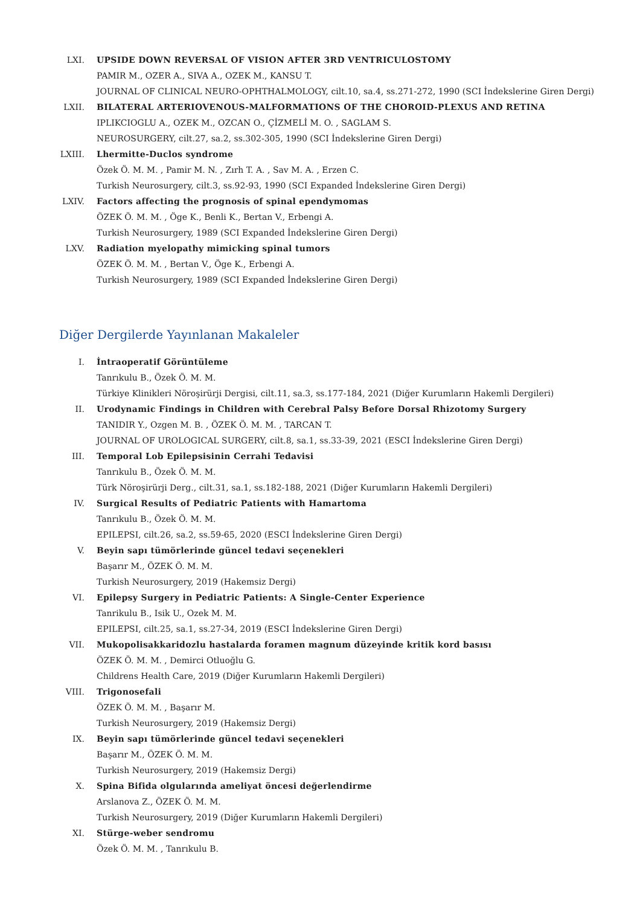LXI. UPSIDE DOWN REVERSAL OF VISION AFTER 3RD VENTRICULOSTOMY
PAMIR M., OZER A., SIVA A., OZEK M., KANSU T.
JOURNAL OF CLINICAL NEURO-OPHTHALMOLOGY, cilt.10, sa.4, ss.271-272, 1990 (SCI İndekslerine Giren Dergi)
LXII. BILATERAL ARTERIOVENOUS-MALFORMATIONS OF THE CHOROID-PLEXUS AND RETINA
IPLIKCIOGLU A., OZEK M., OZCAN O., ÇİZMELİ M. O. , SAGLAM S.
NEUROSURGERY, cilt.27, sa.2, ss.302-305, 1990 (SCI İndekslerine Giren Dergi)
LXIII. Lhermitte-Duclos syndrome
Özek Ö. M. M. , Pamir M. N. , Zırh T. A. , Sav M. A. , Erzen C.
Turkish Neurosurgery, cilt.3, ss.92-93, 1990 (SCI Expanded İndekslerine Giren Dergi)
LXIV. Factors affecting the prognosis of spinal ependymomas
ÖZEK Ö. M. M. , Öge K., Benli K., Bertan V., Erbengi A.
Turkish Neurosurgery, 1989 (SCI Expanded İndekslerine Giren Dergi)
LXV. Radiation myelopathy mimicking spinal tumors
ÖZEK Ö. M. M. , Bertan V., Öge K., Erbengi A.
Turkish Neurosurgery, 1989 (SCI Expanded İndekslerine Giren Dergi)
Diğer Dergilerde Yayınlanan Makaleler
I. İntraoperatif Görüntüleme
Tanrıkulu B., Özek Ö. M. M.
Türkiye Klinikleri Nöroşirürji Dergisi, cilt.11, sa.3, ss.177-184, 2021 (Diğer Kurumların Hakemli Dergileri)
II. Urodynamic Findings in Children with Cerebral Palsy Before Dorsal Rhizotomy Surgery
TANIDIR Y., Ozgen M. B. , ÖZEK Ö. M. M. , TARCAN T.
JOURNAL OF UROLOGICAL SURGERY, cilt.8, sa.1, ss.33-39, 2021 (ESCI İndekslerine Giren Dergi)
III. Temporal Lob Epilepsisinin Cerrahi Tedavisi
Tanrıkulu B., Özek Ö. M. M.
Türk Nöroşirürji Derg., cilt.31, sa.1, ss.182-188, 2021 (Diğer Kurumların Hakemli Dergileri)
IV. Surgical Results of Pediatric Patients with Hamartoma
Tanrıkulu B., Özek Ö. M. M.
EPILEPSI, cilt.26, sa.2, ss.59-65, 2020 (ESCI İndekslerine Giren Dergi)
V. Beyin sapı tümörlerinde güncel tedavi seçenekleri
Başarır M., ÖZEK Ö. M. M.
Turkish Neurosurgery, 2019 (Hakemsiz Dergi)
VI. Epilepsy Surgery in Pediatric Patients: A Single-Center Experience
Tanrikulu B., Isik U., Ozek M. M.
EPILEPSI, cilt.25, sa.1, ss.27-34, 2019 (ESCI İndekslerine Giren Dergi)
VII. Mukopolisakkaridozlu hastalarda foramen magnum düzeyinde kritik kord basısı
ÖZEK Ö. M. M. , Demirci Otluoğlu G.
Childrens Health Care, 2019 (Diğer Kurumların Hakemli Dergileri)
VIII. Trigonosefali
ÖZEK Ö. M. M. , Başarır M.
Turkish Neurosurgery, 2019 (Hakemsiz Dergi)
IX. Beyin sapı tümörlerinde güncel tedavi seçenekleri
Başarır M., ÖZEK Ö. M. M.
Turkish Neurosurgery, 2019 (Hakemsiz Dergi)
X. Spina Bifida olgularında ameliyat öncesi değerlendirme
Arslanova Z., ÖZEK Ö. M. M.
Turkish Neurosurgery, 2019 (Diğer Kurumların Hakemli Dergileri)
XI. Stürge-weber sendromu
Özek Ö. M. M. , Tanrıkulu B.